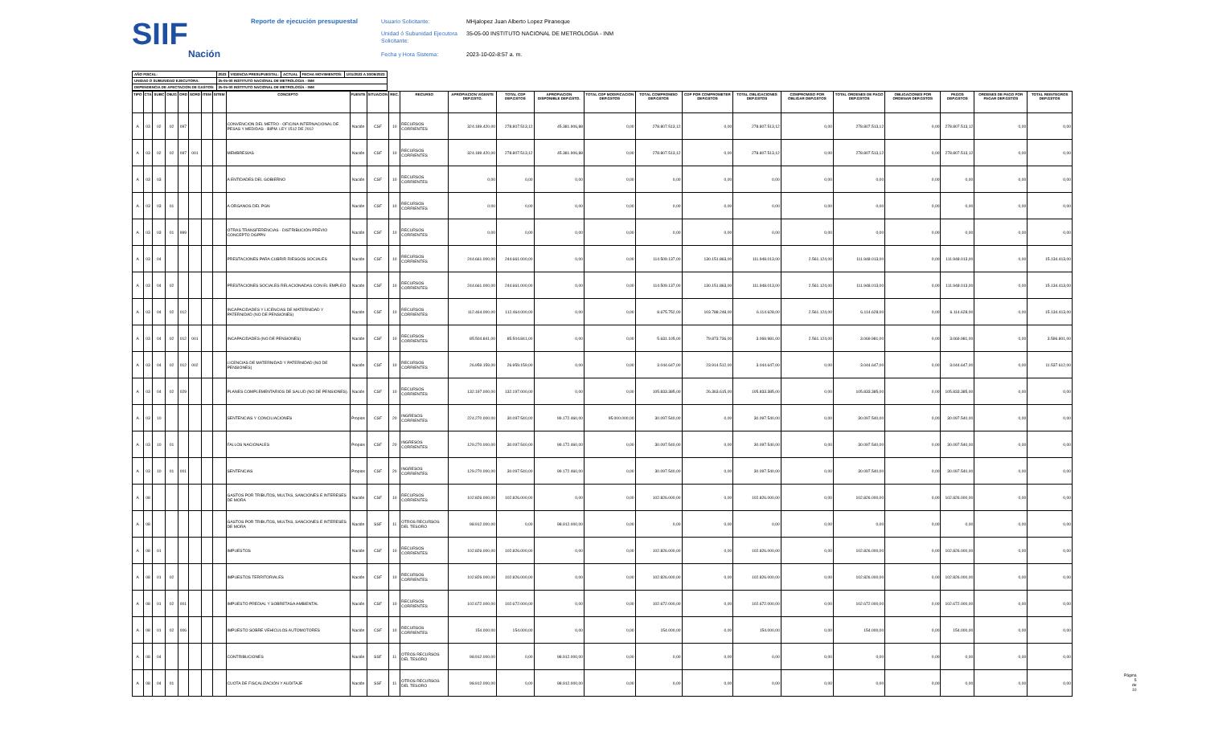SIIF
Nación
Reporte de ejecución presupuestal
Usuario Solicitante: MHjalopez Juan Alberto Lopez Piraneque
Unidad ó Subunidad Ejecutora Solicitante:
35-05-00 INSTITUTO NACIONAL DE METROLOGIA - INM
Fecha y Hora Sistema: 2023-10-02-8:57 a. m.
| AÑO FISCAL: | 2023 | VIGENCIA PRESUPUESTAL: | ACTUAL | FECHA MOVIMIENTOS: | 1/01/2023 A 30/09/2023 |
| UNIDAD O SUBUNIDAD EJECUTORA: | 35-05-00 INSTITUTO NACIONAL DE METROLOGIA - INM | | | | |
| DEPENDENCIA DE AFECTACION DE GASTOS: | 35-05-00 INSTITUTO NACIONAL DE METROLOGÍA - INM | | | | |
| TIPO | CTA | SUBC | OBJG | ORD | SORD | ITEM | SITEM | CONCEPTO | FUENTE | SITUACION | REC. | RECURSO | APROPIACION VIGENTE DEP.GSTO. | TOTAL CDP DEP.GSTOS | APROPIACION DISPONIBLE DEP.GSTO. | TOTAL CDP MODIFICACION DEP.GSTOS | TOTAL COMPROMISO DEP.GSTOS | CDP POR COMPROMETER DEP.GSTOS | TOTAL OBLIGACIONES DEP.GSTOS | COMPROMISO POR OBLIGAR DEP.GSTOS | TOTAL ORDENES DE PAGO DEP.GSTOS | OBLIGACIONES POR ORDENAR DEP.GSTOS | PAGOS DEP.GSTOS | ORDENES DE PAGO POR PAGAR DEP.GSTOS | TOTAL REINTEGROS DEP.GSTOS |
| --- | --- | --- | --- | --- | --- | --- | --- | --- | --- | --- | --- | --- | --- | --- | --- | --- | --- | --- | --- | --- | --- | --- | --- | --- | --- |
| A | 03 | 02 | 02 | 097 | | | | CONVENCION DEL METRO - OFICINA INTERNACIONAL DE PESAS Y MEDIDAS - BIPM. LEY 1512 DE 2012 | Nación | CSF | 10 | RECURSOS CORRIENTES | 324.189.420,00 | 278.807.513,12 | 45.381.906,88 | 0,00 | 278.807.513,12 | 0,00 | 278.807.513,12 | 0,00 | 278.807.513,12 | 0,00 | 278.807.513,12 | 0,00 | 0,00 |
| A | 03 | 02 | 02 | 097 | 001 | | | MEMBRESÍAS | Nación | CSF | 10 | RECURSOS CORRIENTES | 324.189.420,00 | 278.807.513,12 | 45.381.906,88 | 0,00 | 278.807.513,12 | 0,00 | 278.807.513,12 | 0,00 | 278.807.513,12 | 0,00 | 278.807.513,12 | 0,00 | 0,00 |
| A | 03 | 03 | | | | | | A ENTIDADES DEL GOBIERNO | Nación | CSF | 10 | RECURSOS CORRIENTES | 0,00 | 0,00 | 0,00 | 0,00 | 0,00 | 0,00 | 0,00 | 0,00 | 0,00 | 0,00 | 0,00 | 0,00 | 0,00 |
| A | 03 | 03 | 01 | | | | | A ÓRGANOS DEL PGN | Nación | CSF | 10 | RECURSOS CORRIENTES | 0,00 | 0,00 | 0,00 | 0,00 | 0,00 | 0,00 | 0,00 | 0,00 | 0,00 | 0,00 | 0,00 | 0,00 | 0,00 |
| A | 03 | 03 | 01 | 999 | | | | OTRAS TRANSFERENCIAS - DISTRIBUCIÓN PREVIO CONCEPTO DGPPN | Nación | CSF | 10 | RECURSOS CORRIENTES | 0,00 | 0,00 | 0,00 | 0,00 | 0,00 | 0,00 | 0,00 | 0,00 | 0,00 | 0,00 | 0,00 | 0,00 | 0,00 |
| A | 03 | 04 | | | | | | PRESTACIONES PARA CUBRIR RIESGOS SOCIALES | Nación | CSF | 10 | RECURSOS CORRIENTES | 244.661.000,00 | 244.661.000,00 | 0,00 | 0,00 | 114.509.137,00 | 130.151.863,00 | 111.948.013,00 | 2.561.124,00 | 111.948.013,00 | 0,00 | 111.948.013,00 | 0,00 | 15.134.413,00 |
| A | 03 | 04 | 02 | | | | | PRESTACIONES SOCIALES RELACIONADAS CON EL EMPLEO | Nación | CSF | 10 | RECURSOS CORRIENTES | 244.661.000,00 | 244.661.000,00 | 0,00 | 0,00 | 114.509.137,00 | 130.151.863,00 | 111.948.013,00 | 2.561.124,00 | 111.948.013,00 | 0,00 | 111.948.013,00 | 0,00 | 15.134.413,00 |
| A | 03 | 04 | 02 | 012 | | | | INCAPACIDADES Y LICENCIAS DE MATERNIDAD Y PATERNIDAD (NO DE PENSIONES) | Nación | CSF | 10 | RECURSOS CORRIENTES | 112.464.000,00 | 112.464.000,00 | 0,00 | 0,00 | 8.675.752,00 | 103.788.248,00 | 6.114.628,00 | 2.561.124,00 | 6.114.628,00 | 0,00 | 6.114.628,00 | 0,00 | 15.134.413,00 |
| A | 03 | 04 | 02 | 012 | 001 | | | INCAPACIDADES (NO DE PENSIONES) | Nación | CSF | 10 | RECURSOS CORRIENTES | 85.504.841,00 | 85.504.841,00 | 0,00 | 0,00 | 5.631.105,00 | 79.873.736,00 | 3.069.981,00 | 2.561.124,00 | 3.069.981,00 | 0,00 | 3.069.981,00 | 0,00 | 3.596.801,00 |
| A | 03 | 04 | 02 | 012 | 002 | | | LICENCIAS DE MATERNIDAD Y PATERNIDAD (NO DE PENSIONES) | Nación | CSF | 10 | RECURSOS CORRIENTES | 26.959.159,00 | 26.959.159,00 | 0,00 | 0,00 | 3.044.647,00 | 23.914.512,00 | 3.044.647,00 | 0,00 | 3.044.647,00 | 0,00 | 3.044.647,00 | 0,00 | 11.537.612,00 |
| A | 03 | 04 | 02 | 029 | | | | PLANES COMPLEMENTARIOS DE SALUD (NO DE PENSIONES). | Nación | CSF | 10 | RECURSOS CORRIENTES | 132.197.000,00 | 132.197.000,00 | 0,00 | 0,00 | 105.833.385,00 | 26.363.615,00 | 105.833.385,00 | 0,00 | 105.833.385,00 | 0,00 | 105.833.385,00 | 0,00 | 0,00 |
| A | 03 | 10 | | | | | | SENTENCIAS Y CONCILIACIONES | Propios | CSF | 20 | INGRESOS CORRIENTES | 224.270.000,00 | 30.097.540,00 | 99.172.460,00 | 95.000.000,00 | 30.097.540,00 | 0,00 | 30.097.540,00 | 0,00 | 30.097.540,00 | 0,00 | 30.097.540,00 | 0,00 | 0,00 |
| A | 03 | 10 | 01 | | | | | FALLOS NACIONALES | Propios | CSF | 20 | INGRESOS CORRIENTES | 129.270.000,00 | 30.097.540,00 | 99.172.460,00 | 0,00 | 30.097.540,00 | 0,00 | 30.097.540,00 | 0,00 | 30.097.540,00 | 0,00 | 30.097.540,00 | 0,00 | 0,00 |
| A | 03 | 10 | 01 | 001 | | | | SENTENCIAS | Propios | CSF | 20 | INGRESOS CORRIENTES | 129.270.000,00 | 30.097.540,00 | 99.172.460,00 | 0,00 | 30.097.540,00 | 0,00 | 30.097.540,00 | 0,00 | 30.097.540,00 | 0,00 | 30.097.540,00 | 0,00 | 0,00 |
| A | 08 | | | | | | | GASTOS POR TRIBUTOS, MULTAS, SANCIONES E INTERESES DE MORA | Nación | CSF | 10 | RECURSOS CORRIENTES | 102.826.000,00 | 102.826.000,00 | 0,00 | 0,00 | 102.826.000,00 | 0,00 | 102.826.000,00 | 0,00 | 102.826.000,00 | 0,00 | 102.826.000,00 | 0,00 | 0,00 |
| A | 08 | | | | | | | GASTOS POR TRIBUTOS, MULTAS, SANCIONES E INTERESES DE MORA | Nación | SSF | 11 | OTROS RECURSOS DEL TESORO | 98.912.000,00 | 0,00 | 98.912.000,00 | 0,00 | 0,00 | 0,00 | 0,00 | 0,00 | 0,00 | 0,00 | 0,00 | 0,00 | 0,00 |
| A | 08 | 01 | | | | | | IMPUESTOS | Nación | CSF | 10 | RECURSOS CORRIENTES | 102.826.000,00 | 102.826.000,00 | 0,00 | 0,00 | 102.826.000,00 | 0,00 | 102.826.000,00 | 0,00 | 102.826.000,00 | 0,00 | 102.826.000,00 | 0,00 | 0,00 |
| A | 08 | 01 | 02 | | | | | IMPUESTOS TERRITORIALES | Nación | CSF | 10 | RECURSOS CORRIENTES | 102.826.000,00 | 102.826.000,00 | 0,00 | 0,00 | 102.826.000,00 | 0,00 | 102.826.000,00 | 0,00 | 102.826.000,00 | 0,00 | 102.826.000,00 | 0,00 | 0,00 |
| A | 08 | 01 | 02 | 001 | | | | IMPUESTO PREDIAL Y SOBRETASA AMBIENTAL | Nación | CSF | 10 | RECURSOS CORRIENTES | 102.672.000,00 | 102.672.000,00 | 0,00 | 0,00 | 102.672.000,00 | 0,00 | 102.672.000,00 | 0,00 | 102.672.000,00 | 0,00 | 102.672.000,00 | 0,00 | 0,00 |
| A | 08 | 01 | 02 | 006 | | | | IMPUESTO SOBRE VEHÍCULOS AUTOMOTORES | Nación | CSF | 10 | RECURSOS CORRIENTES | 154.000,00 | 154.000,00 | 0,00 | 0,00 | 154.000,00 | 0,00 | 154.000,00 | 0,00 | 154.000,00 | 0,00 | 154.000,00 | 0,00 | 0,00 |
| A | 08 | 04 | | | | | | CONTRIBUCIONES | Nación | SSF | 11 | OTROS RECURSOS DEL TESORO | 98.912.000,00 | 0,00 | 98.912.000,00 | 0,00 | 0,00 | 0,00 | 0,00 | 0,00 | 0,00 | 0,00 | 0,00 | 0,00 | 0,00 |
| A | 08 | 04 | 01 | | | | | CUOTA DE FISCALIZACIÓN Y AUDITAJE | Nación | SSF | 11 | OTROS RECURSOS DEL TESORO | 98.912.000,00 | 0,00 | 98.912.000,00 | 0,00 | 0,00 | 0,00 | 0,00 | 0,00 | 0,00 | 0,00 | 0,00 | 0,00 | 0,00 |
Página
5
de
10